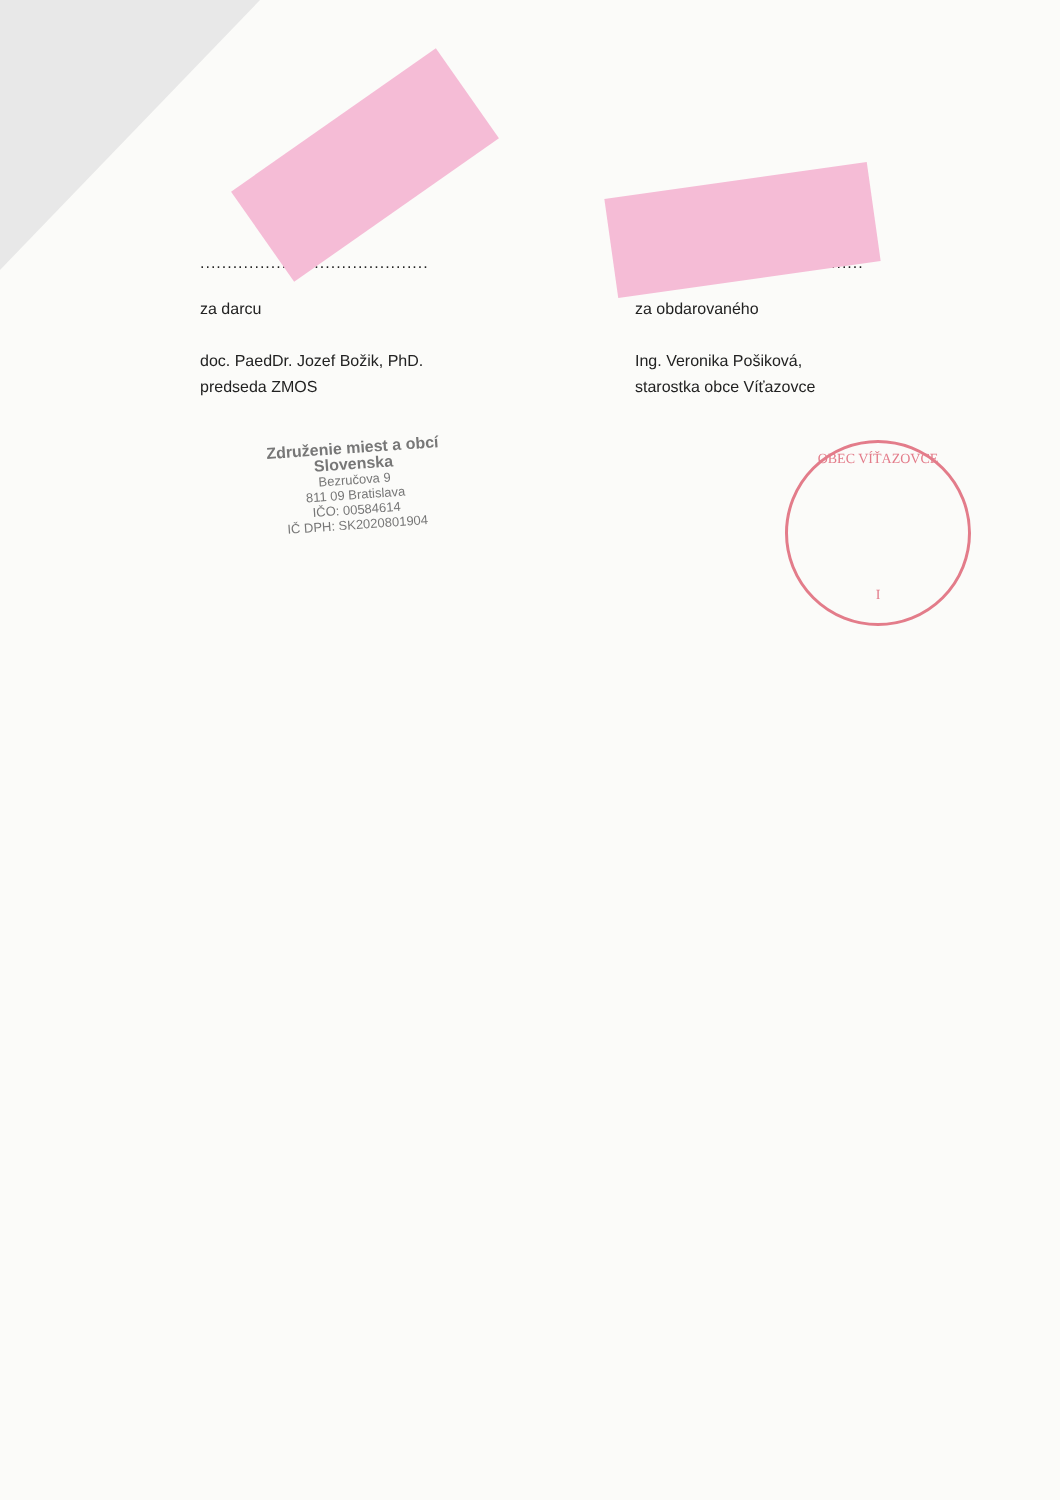..........................................
za darcu
doc. PaedDr. Jozef Božik, PhD.
predseda ZMOS
..........................................
za obdarovaného
Ing. Veronika Pošiková,
starostka obce Víťazovce
Združenie miest a obcí
Slovenska
Bezručova 9
811 09 Bratislava
IČO: 00584614
IČ DPH: SK2020801904
OBEC VÍŤAZOVCE
I